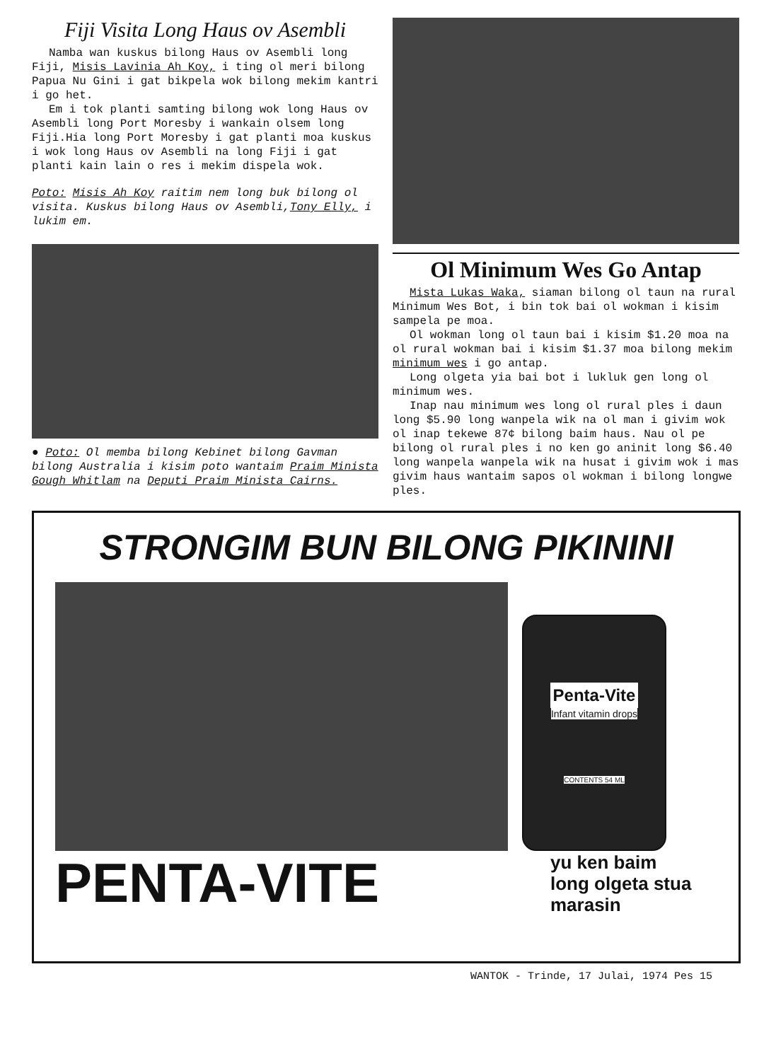Fiji Visita Long Haus ov Asembli
Namba wan kuskus bilong Haus ov Asembli long Fiji, Misis Lavinia Ah Koy, i ting ol meri bilong Papua Nu Gini i gat bikpela wok bilong mekim kantri i go het.
Em i tok planti samting bilong wok long Haus ov Asembli long Port Moresby i wankain olsem long Fiji.Hia long Port Moresby i gat planti moa kuskus i wok long Haus ov Asembli na long Fiji i gat planti kain lain o res i mekim dispela wok.
Poto: Misis Ah Koy raitim nem long buk bilong ol visita. Kuskus bilong Haus ov Asembli,Tony Elly, i lukim em.
● Poto: Ol memba bilong Kebinet bilong Gavman bilong Australia i kisim poto wantaim Praim Minista Gough Whitlam na Deputi Praim Minista Cairns.
Ol Minimum Wes Go Antap
Mista Lukas Waka, siaman bilong ol taun na rural Minimum Wes Bot, i bin tok bai ol wokman i kisim sampela pe moa.
Ol wokman long ol taun bai i kisim $1.20 moa na ol rural wokman bai i kisim $1.37 moa bilong mekim minimum wes i go antap.
Long olgeta yia bai bot i lukluk gen long ol minimum wes.
Inap nau minimum wes long ol rural ples i daun long $5.90 long wanpela wik na ol man i givim wok ol inap tekewe 87¢ bilong baim haus. Nau ol pe bilong ol rural ples i no ken go aninit long $6.40 long wanpela wanpela wik na husat i givim wok i mas givim haus wantaim sapos ol wokman i bilong longwe ples.
STRONGIM BUN BILONG PIKININI
Penta-Vite
Infant vitamin drops
CONTENTS 54 ML
PENTA-VITE
yu ken baim
long olgeta stua
marasin
WANTOK - Trinde, 17 Julai, 1974 Pes 15